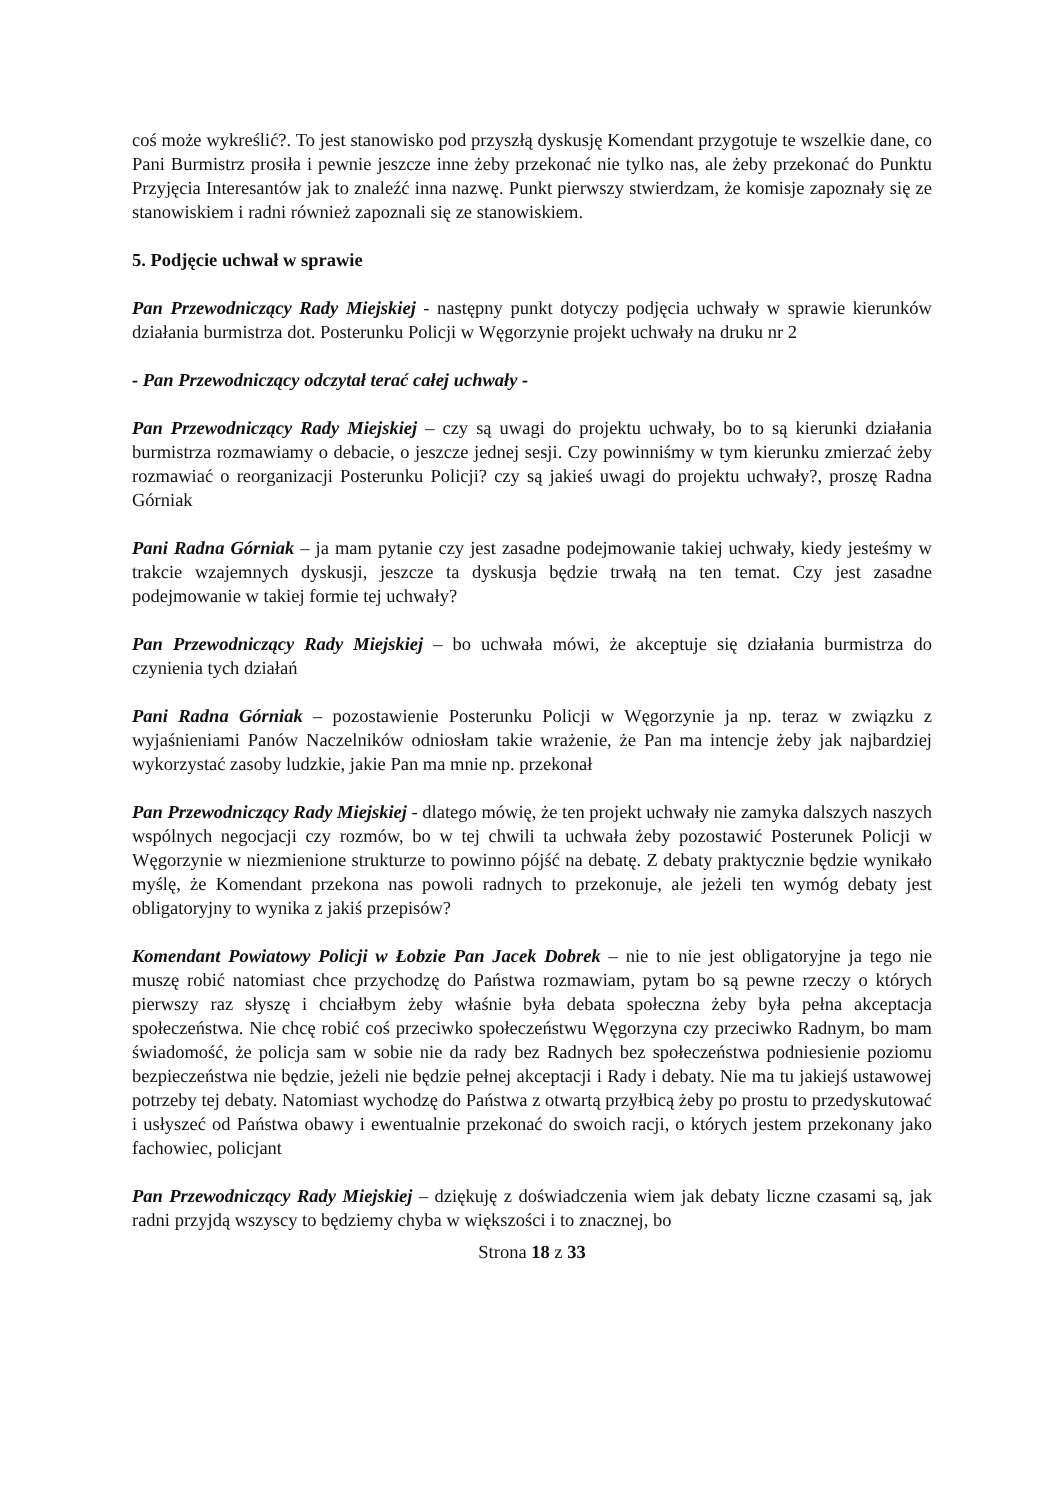coś może wykreślić?. To jest stanowisko pod przyszłą dyskusję Komendant przygotuje te wszelkie dane, co Pani Burmistrz prosiła i pewnie jeszcze inne żeby przekonać nie tylko nas, ale żeby przekonać do Punktu Przyjęcia Interesantów jak to znaleźć inna nazwę. Punkt pierwszy stwierdzam, że komisje zapoznały się ze stanowiskiem i radni również zapoznali się ze stanowiskiem.
5. Podjęcie uchwał w sprawie
Pan Przewodniczący Rady Miejskiej - następny punkt dotyczy podjęcia uchwały w sprawie kierunków działania burmistrza dot. Posterunku Policji w Węgorzynie projekt uchwały na druku nr 2
- Pan Przewodniczący odczytał terać całej uchwały -
Pan Przewodniczący Rady Miejskiej – czy są uwagi do projektu uchwały, bo to są kierunki działania burmistrza rozmawiamy o debacie, o jeszcze jednej sesji. Czy powinniśmy w tym kierunku zmierzać żeby rozmawiać o reorganizacji Posterunku Policji? czy są jakieś uwagi do projektu uchwały?, proszę Radna Górniak
Pani Radna Górniak – ja mam pytanie czy jest zasadne podejmowanie takiej uchwały, kiedy jesteśmy w trakcie wzajemnych dyskusji, jeszcze ta dyskusja będzie trwałą na ten temat. Czy jest zasadne podejmowanie w takiej formie tej uchwały?
Pan Przewodniczący Rady Miejskiej – bo uchwała mówi, że akceptuje się działania burmistrza do czynienia tych działań
Pani Radna Górniak – pozostawienie Posterunku Policji w Węgorzynie ja np. teraz w związku z wyjaśnieniami Panów Naczelników odniosłam takie wrażenie, że Pan ma intencje żeby jak najbardziej wykorzystać zasoby ludzkie, jakie Pan ma mnie np. przekonał
Pan Przewodniczący Rady Miejskiej - dlatego mówię, że ten projekt uchwały nie zamyka dalszych naszych wspólnych negocjacji czy rozmów, bo w tej chwili ta uchwała żeby pozostawić Posterunek Policji w Węgorzynie w niezmienione strukturze to powinno pójść na debatę. Z debaty praktycznie będzie wynikało myślę, że Komendant przekona nas powoli radnych to przekonuje, ale jeżeli ten wymóg debaty jest obligatoryjny to wynika z jakiś przepisów?
Komendant Powiatowy Policji w Łobzie Pan Jacek Dobrek – nie to nie jest obligatoryjne ja tego nie muszę robić natomiast chce przychodzę do Państwa rozmawiam, pytam bo są pewne rzeczy o których pierwszy raz słyszę i chciałbym żeby właśnie była debata społeczna żeby była pełna akceptacja społeczeństwa. Nie chcę robić coś przeciwko społeczeństwu Węgorzyna czy przeciwko Radnym, bo mam świadomość, że policja sam w sobie nie da rady bez Radnych bez społeczeństwa podniesienie poziomu bezpieczeństwa nie będzie, jeżeli nie będzie pełnej akceptacji i Rady i debaty. Nie ma tu jakiejś ustawowej potrzeby tej debaty. Natomiast wychodzę do Państwa z otwartą przyłbicą żeby po prostu to przedyskutować i usłyszeć od Państwa obawy i ewentualnie przekonać do swoich racji, o których jestem przekonany jako fachowiec, policjant
Pan Przewodniczący Rady Miejskiej – dziękuję z doświadczenia wiem jak debaty liczne czasami są, jak radni przyjdą wszyscy to będziemy chyba w większości i to znacznej, bo
Strona 18 z 33